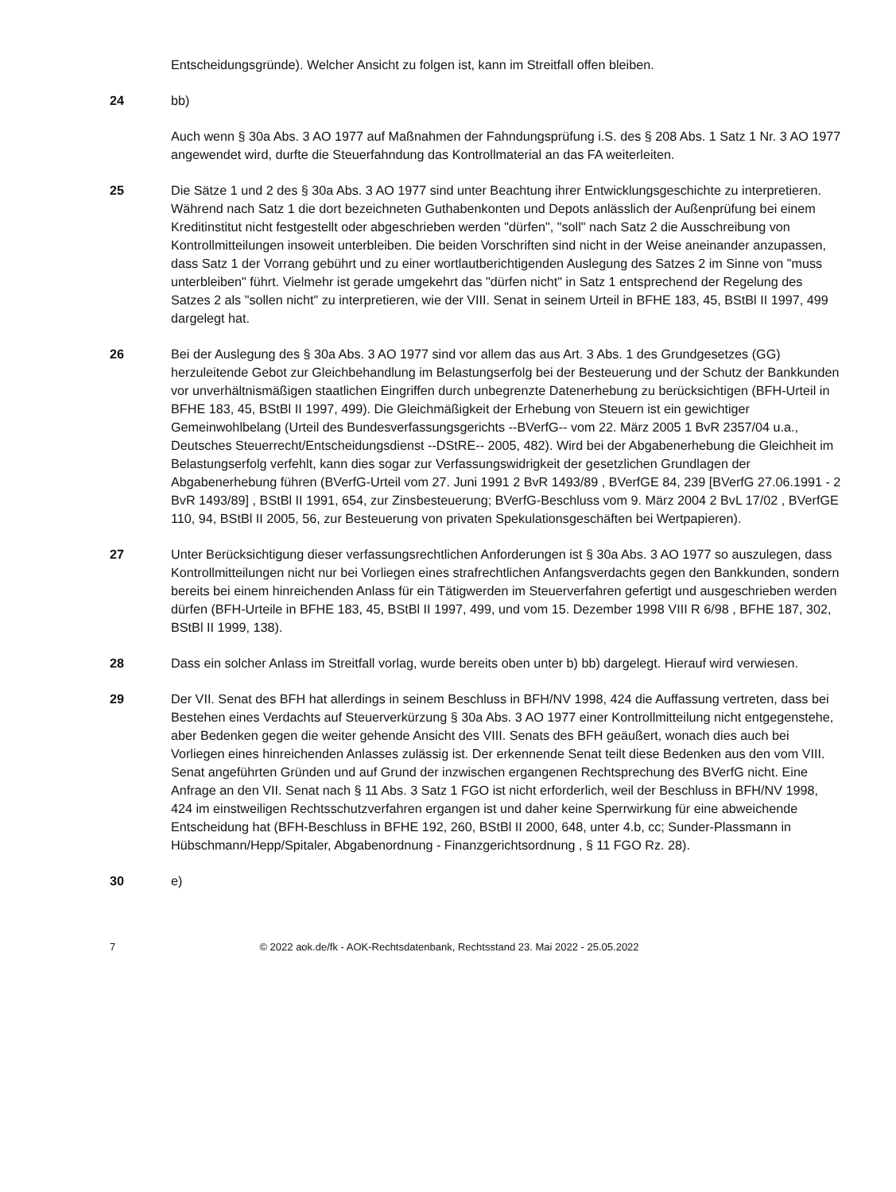Entscheidungsgründe). Welcher Ansicht zu folgen ist, kann im Streitfall offen bleiben.
24 bb)
Auch wenn § 30a Abs. 3 AO 1977 auf Maßnahmen der Fahndungsprüfung i.S. des § 208 Abs. 1 Satz 1 Nr. 3 AO 1977 angewendet wird, durfte die Steuerfahndung das Kontrollmaterial an das FA weiterleiten.
25 Die Sätze 1 und 2 des § 30a Abs. 3 AO 1977 sind unter Beachtung ihrer Entwicklungsgeschichte zu interpretieren. Während nach Satz 1 die dort bezeichneten Guthabenkonten und Depots anlässlich der Außenprüfung bei einem Kreditinstitut nicht festgestellt oder abgeschrieben werden "dürfen", "soll" nach Satz 2 die Ausschreibung von Kontrollmitteilungen insoweit unterbleiben. Die beiden Vorschriften sind nicht in der Weise aneinander anzupassen, dass Satz 1 der Vorrang gebührt und zu einer wortlautberichtigenden Auslegung des Satzes 2 im Sinne von "muss unterbleiben" führt. Vielmehr ist gerade umgekehrt das "dürfen nicht" in Satz 1 entsprechend der Regelung des Satzes 2 als "sollen nicht" zu interpretieren, wie der VIII. Senat in seinem Urteil in BFHE 183, 45, BStBl II 1997, 499 dargelegt hat.
26 Bei der Auslegung des § 30a Abs. 3 AO 1977 sind vor allem das aus Art. 3 Abs. 1 des Grundgesetzes (GG) herzuleitende Gebot zur Gleichbehandlung im Belastungserfolg bei der Besteuerung und der Schutz der Bankkunden vor unverhältnismäßigen staatlichen Eingriffen durch unbegrenzte Datenerhebung zu berücksichtigen (BFH-Urteil in BFHE 183, 45, BStBl II 1997, 499). Die Gleichmäßigkeit der Erhebung von Steuern ist ein gewichtiger Gemeinwohlbelang (Urteil des Bundesverfassungsgerichts --BVerfG-- vom 22. März 2005 1 BvR 2357/04 u.a., Deutsches Steuerrecht/Entscheidungsdienst --DStRE-- 2005, 482). Wird bei der Abgabenerhebung die Gleichheit im Belastungserfolg verfehlt, kann dies sogar zur Verfassungswidrigkeit der gesetzlichen Grundlagen der Abgabenerhebung führen (BVerfG-Urteil vom 27. Juni 1991 2 BvR 1493/89 , BVerfGE 84, 239 [BVerfG 27.06.1991 - 2 BvR 1493/89] , BStBl II 1991, 654, zur Zinsbesteuerung; BVerfG-Beschluss vom 9. März 2004 2 BvL 17/02 , BVerfGE 110, 94, BStBl II 2005, 56, zur Besteuerung von privaten Spekulationsgeschäften bei Wertpapieren).
27 Unter Berücksichtigung dieser verfassungsrechtlichen Anforderungen ist § 30a Abs. 3 AO 1977 so auszulegen, dass Kontrollmitteilungen nicht nur bei Vorliegen eines strafrechtlichen Anfangsverdachts gegen den Bankkunden, sondern bereits bei einem hinreichenden Anlass für ein Tätigwerden im Steuerverfahren gefertigt und ausgeschrieben werden dürfen (BFH-Urteile in BFHE 183, 45, BStBl II 1997, 499, und vom 15. Dezember 1998 VIII R 6/98 , BFHE 187, 302, BStBl II 1999, 138).
28 Dass ein solcher Anlass im Streitfall vorlag, wurde bereits oben unter b) bb) dargelegt. Hierauf wird verwiesen.
29 Der VII. Senat des BFH hat allerdings in seinem Beschluss in BFH/NV 1998, 424 die Auffassung vertreten, dass bei Bestehen eines Verdachts auf Steuerverkürzung § 30a Abs. 3 AO 1977 einer Kontrollmitteilung nicht entgegenstehe, aber Bedenken gegen die weiter gehende Ansicht des VIII. Senats des BFH geäußert, wonach dies auch bei Vorliegen eines hinreichenden Anlasses zulässig ist. Der erkennende Senat teilt diese Bedenken aus den vom VIII. Senat angeführten Gründen und auf Grund der inzwischen ergangenen Rechtsprechung des BVerfG nicht. Eine Anfrage an den VII. Senat nach § 11 Abs. 3 Satz 1 FGO ist nicht erforderlich, weil der Beschluss in BFH/NV 1998, 424 im einstweiligen Rechtsschutzverfahren ergangen ist und daher keine Sperrwirkung für eine abweichende Entscheidung hat (BFH-Beschluss in BFHE 192, 260, BStBl II 2000, 648, unter 4.b, cc; Sunder-Plassmann in Hübschmann/Hepp/Spitaler, Abgabenordnung - Finanzgerichtsordnung , § 11 FGO Rz. 28).
30 e)
7 © 2022 aok.de/fk - AOK-Rechtsdatenbank, Rechtsstand 23. Mai 2022 - 25.05.2022